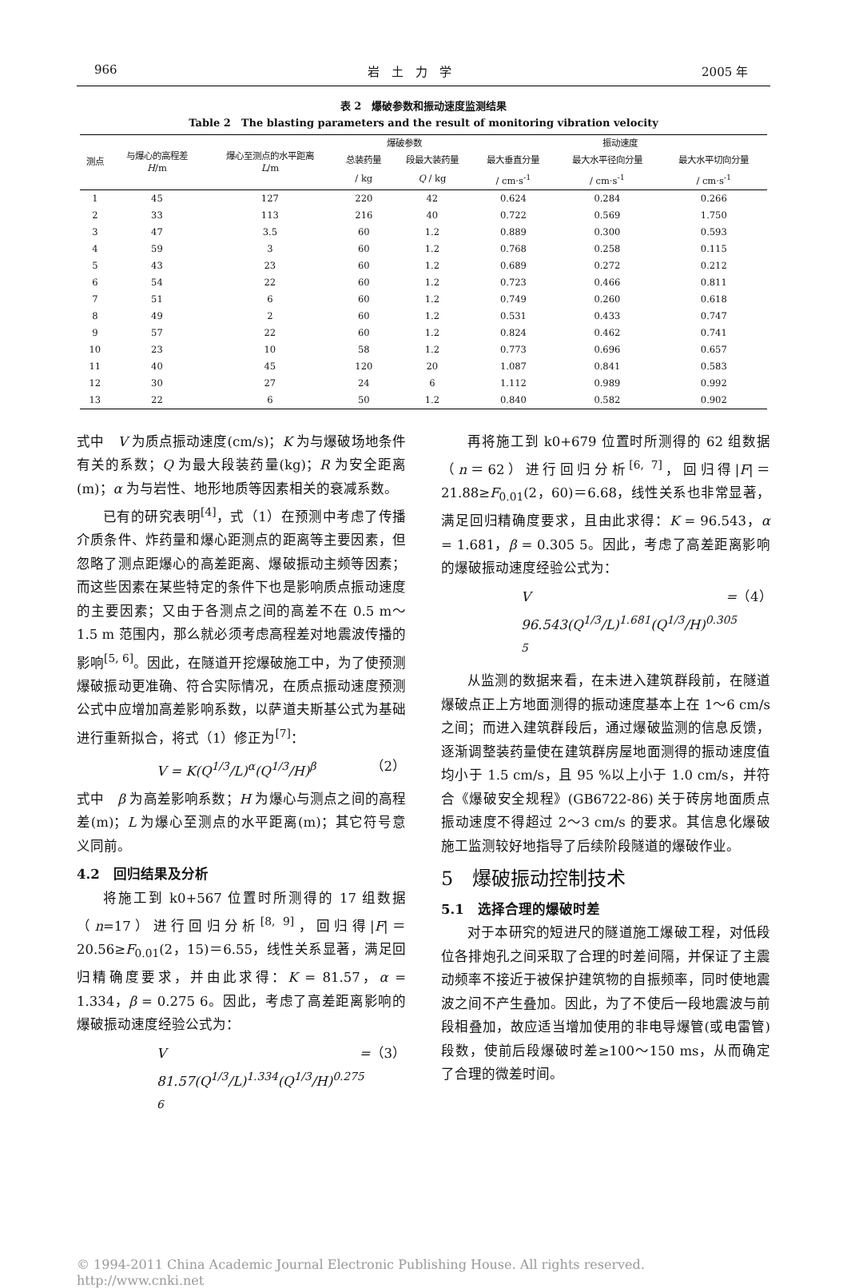966 岩　土　力　学 2005 年
表 2　爆破参数和振动速度监测结果
Table 2　The blasting parameters and the result of monitoring vibration velocity
| 测点 | 与爆心的高程差 H /m | 爆心至测点的水平距离 L /m | 爆破参数 | | 振动速度 | | |
| --- | --- | --- | --- | --- | --- | --- | --- |
| | | | 总装药量 | 段最大装药量 | 最大垂直分量 | 最大水平径向分量 | 最大水平切向分量 |
| | | | / kg | Q / kg | / cm·s<sup>-1</sup> | / cm·s<sup>-1</sup> | / cm·s<sup>-1</sup> |
| 1 | 45 | 127 | 220 | 42 | 0.624 | 0.284 | 0.266 |
| 2 | 33 | 113 | 216 | 40 | 0.722 | 0.569 | 1.750 |
| 3 | 47 | 3.5 | 60 | 1.2 | 0.889 | 0.300 | 0.593 |
| 4 | 59 | 3 | 60 | 1.2 | 0.768 | 0.258 | 0.115 |
| 5 | 43 | 23 | 60 | 1.2 | 0.689 | 0.272 | 0.212 |
| 6 | 54 | 22 | 60 | 1.2 | 0.723 | 0.466 | 0.811 |
| 7 | 51 | 6 | 60 | 1.2 | 0.749 | 0.260 | 0.618 |
| 8 | 49 | 2 | 60 | 1.2 | 0.531 | 0.433 | 0.747 |
| 9 | 57 | 22 | 60 | 1.2 | 0.824 | 0.462 | 0.741 |
| 10 | 23 | 10 | 58 | 1.2 | 0.773 | 0.696 | 0.657 |
| 11 | 40 | 45 | 120 | 20 | 1.087 | 0.841 | 0.583 |
| 12 | 30 | 27 | 24 | 6 | 1.112 | 0.989 | 0.992 |
| 13 | 22 | 6 | 50 | 1.2 | 0.840 | 0.582 | 0.902 |
式中　V 为质点振动速度(cm/s)；K 为与爆破场地条件有关的系数；Q 为最大段装药量(kg)；R 为安全距离(m)；α 为与岩性、地形地质等因素相关的衰减系数。
已有的研究表明<sup>[4]</sup>，式（1）在预测中考虑了传播介质条件、炸药量和爆心距测点的距离等主要因素，但忽略了测点距爆心的高差距离、爆破振动主频等因素；而这些因素在某些特定的条件下也是影响质点振动速度的主要因素；又由于各测点之间的高差不在 0.5 m～1.5 m 范围内，那么就必须考虑高程差对地震波传播的影响<sup>[5, 6]</sup>。因此，在隧道开挖爆破施工中，为了使预测爆破振动更准确、符合实际情况，在质点振动速度预测公式中应增加高差影响系数，以萨道夫斯基公式为基础进行重新拟合，将式（1）修正为<sup>[7]</sup>：
V = K(Q<sup>1/3</sup>/L)<sup>α</sup>(Q<sup>1/3</sup>/H)<sup>β</sup> （2）
式中　β 为高差影响系数；H 为爆心与测点之间的高程差(m)；L 为爆心至测点的水平距离(m)；其它符号意义同前。
4.2　回归结果及分析
将施工到 k0+567 位置时所测得的 17 组数据（n=17）进行回归分析<sup>[8, 9]</sup>，回归得|F|＝20.56≥F<sub>0.01</sub>(2，15)＝6.55，线性关系显著，满足回归精确度要求，并由此求得：K = 81.57，α = 1.334，β = 0.275 6。因此，考虑了高差距离影响的爆破振动速度经验公式为：
V = 81.57(Q<sup>1/3</sup>/L)<sup>1.334</sup>(Q<sup>1/3</sup>/H)<sup>0.275 6</sup> （3）
再将施工到 k0+679 位置时所测得的 62 组数据（n＝62）进行回归分析<sup>[6, 7]</sup>，回归得|F|＝21.88≥F<sub>0.01</sub>(2，60)＝6.68，线性关系也非常显著，满足回归精确度要求，且由此求得：K = 96.543，α = 1.681，β = 0.305 5。因此，考虑了高差距离影响的爆破振动速度经验公式为：
V = 96.543(Q<sup>1/3</sup>/L)<sup>1.681</sup>(Q<sup>1/3</sup>/H)<sup>0.305 5</sup> （4）
从监测的数据来看，在未进入建筑群段前，在隧道爆破点正上方地面测得的振动速度基本上在 1～6 cm/s 之间；而进入建筑群段后，通过爆破监测的信息反馈，逐渐调整装药量使在建筑群房屋地面测得的振动速度值均小于 1.5 cm/s，且 95 %以上小于 1.0 cm/s，并符合《爆破安全规程》(GB6722-86) 关于砖房地面质点振动速度不得超过 2～3 cm/s 的要求。其信息化爆破施工监测较好地指导了后续阶段隧道的爆破作业。
5　爆破振动控制技术
5.1　选择合理的爆破时差
对于本研究的短进尺的隧道施工爆破工程，对低段位各排炮孔之间采取了合理的时差间隔，并保证了主震动频率不接近于被保护建筑物的自振频率，同时使地震波之间不产生叠加。因此，为了不使后一段地震波与前段相叠加，故应适当增加使用的非电导爆管(或电雷管)段数，使前后段爆破时差≥100～150 ms，从而确定了合理的微差时间。
© 1994-2011 China Academic Journal Electronic Publishing House. All rights reserved.　　http://www.cnki.net